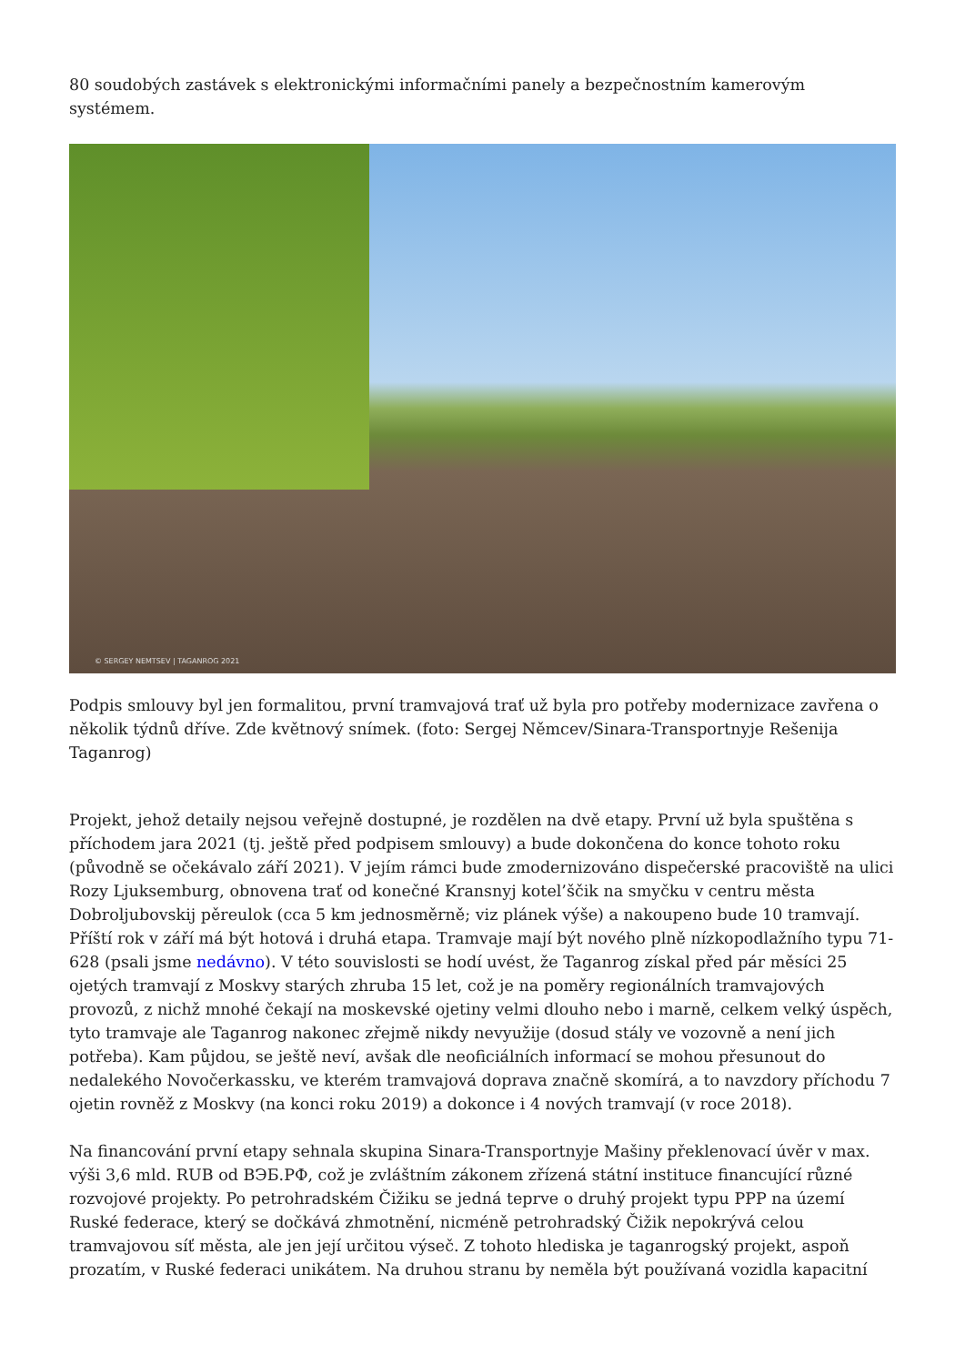80 soudobých zastávek s elektronickými informačními panely a bezpečnostním kamerovým systémem.
© SERGEY NEMTSEV | TAGANROG 2021
Podpis smlouvy byl jen formalitou, první tramvajová trať už byla pro potřeby modernizace zavřena o několik týdnů dříve. Zde květnový snímek. (foto: Sergej Němcev/Sinara-Transportnyje Rešenija Taganrog)
Projekt, jehož detaily nejsou veřejně dostupné, je rozdělen na dvě etapy. První už byla spuštěna s příchodem jara 2021 (tj. ještě před podpisem smlouvy) a bude dokončena do konce tohoto roku (původně se očekávalo září 2021). V jejím rámci bude zmodernizováno dispečerské pracoviště na ulici Rozy Ljuksemburg, obnovena trať od konečné Kransnyj kotel’ščik na smyčku v centru města Dobroljubovskij pěreulok (cca 5 km jednosměrně; viz plánek výše) a nakoupeno bude 10 tramvají. Příští rok v září má být hotová i druhá etapa. Tramvaje mají být nového plně nízkopodlažního typu 71-628 (psali jsme nedávno). V této souvislosti se hodí uvést, že Taganrog získal před pár měsíci 25 ojetých tramvají z Moskvy starých zhruba 15 let, což je na poměry regionálních tramvajových provozů, z nichž mnohé čekají na moskevské ojetiny velmi dlouho nebo i marně, celkem velký úspěch, tyto tramvaje ale Taganrog nakonec zřejmě nikdy nevyužije (dosud stály ve vozovně a není jich potřeba). Kam půjdou, se ještě neví, avšak dle neoficiálních informací se mohou přesunout do nedalekého Novočerkassku, ve kterém tramvajová doprava značně skomírá, a to navzdory příchodu 7 ojetin rovněž z Moskvy (na konci roku 2019) a dokonce i 4 nových tramvají (v roce 2018).
Na financování první etapy sehnala skupina Sinara-Transportnyje Mašiny překlenovací úvěr v max. výši 3,6 mld. RUB od ВЭБ.РФ, což je zvláštním zákonem zřízená státní instituce financující různé rozvojové projekty. Po petrohradském Čižiku se jedná teprve o druhý projekt typu PPP na území Ruské federace, který se dočkává zhmotnění, nicméně petrohradský Čižik nepokrývá celou tramvajovou síť města, ale jen její určitou výseč. Z tohoto hlediska je taganrogský projekt, aspoň prozatím, v Ruské federaci unikátem. Na druhou stranu by neměla být používaná vozidla kapacitní